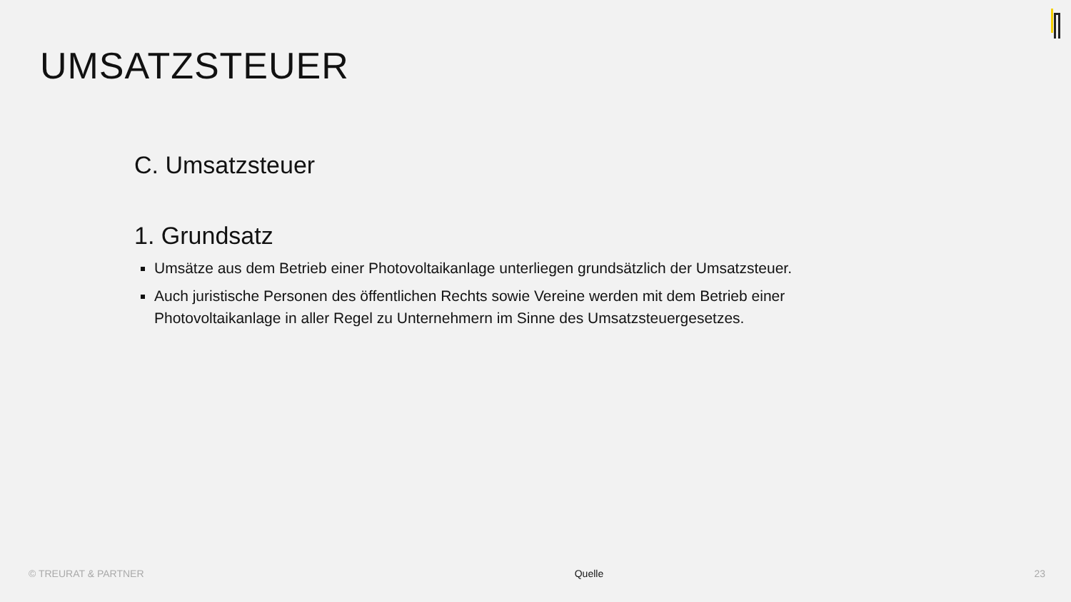UMSATZSTEUER
C. Umsatzsteuer
1. Grundsatz
Umsätze aus dem Betrieb einer Photovoltaikanlage unterliegen grundsätzlich der Umsatzsteuer.
Auch juristische Personen des öffentlichen Rechts sowie Vereine werden mit dem Betrieb einer Photovoltaikanlage in aller Regel zu Unternehmern im Sinne des Umsatzsteuergesetzes.
© TREURAT & PARTNER Quelle 23